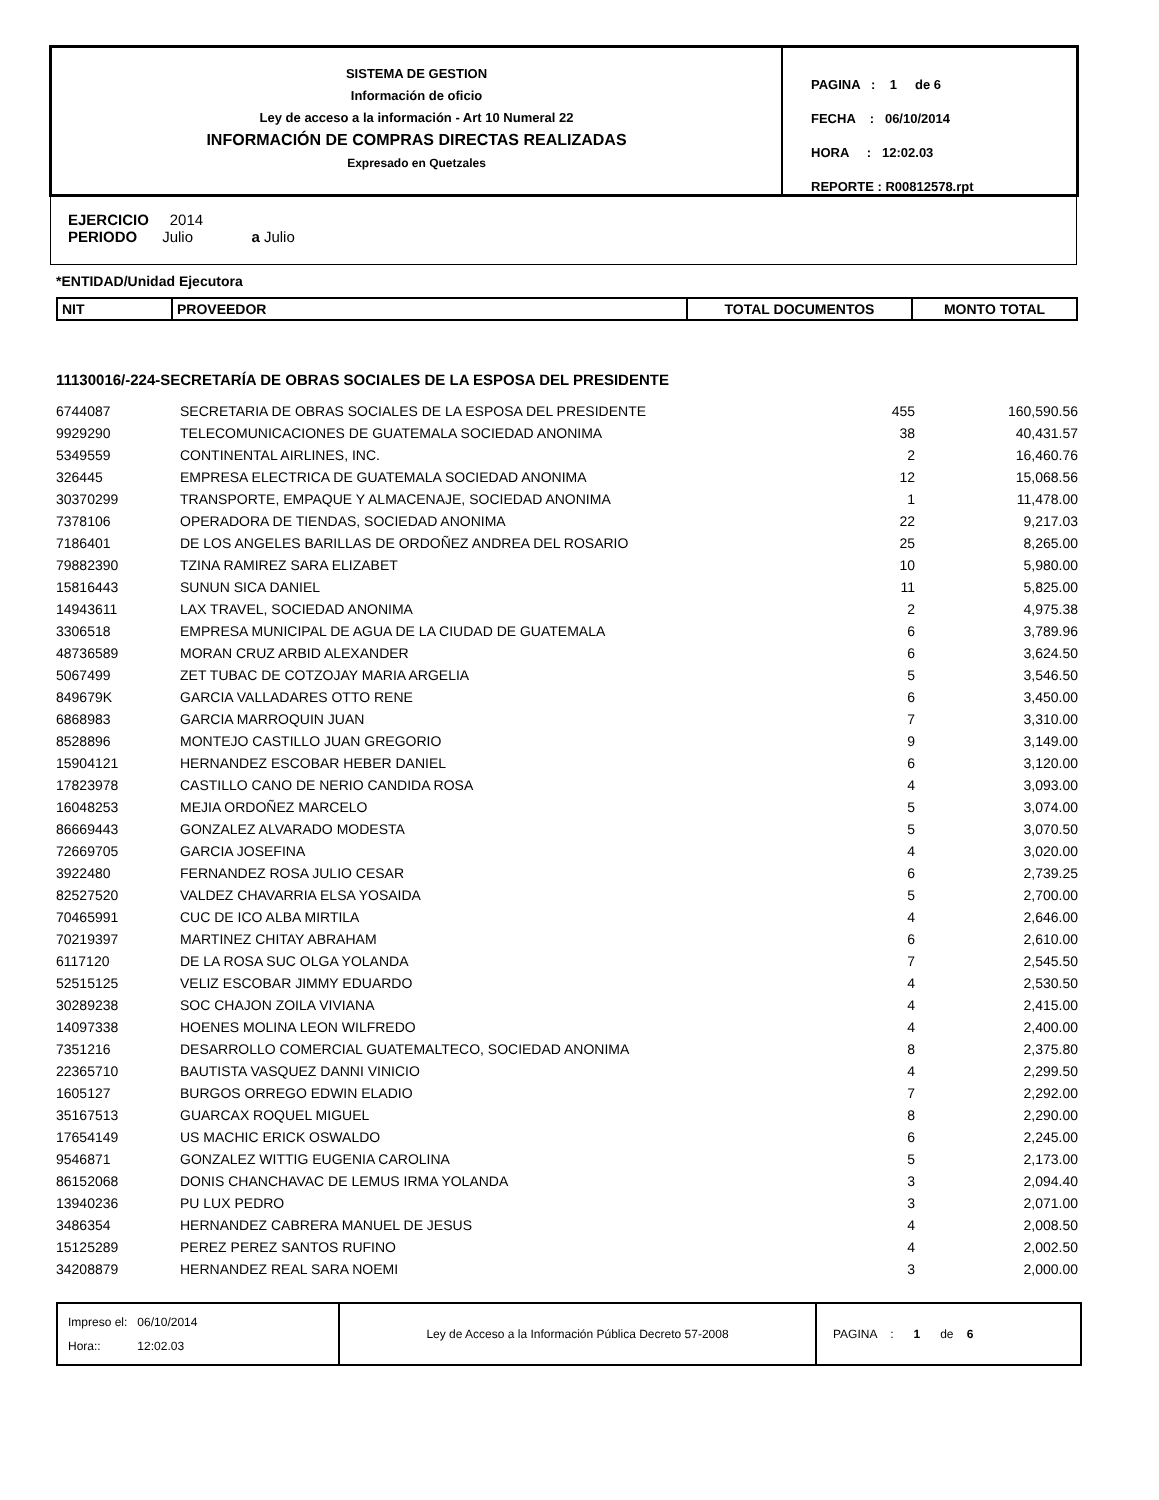SISTEMA DE GESTION
Información de oficio
Ley de acceso a la información - Art 10 Numeral 22
INFORMACIÓN DE COMPRAS DIRECTAS REALIZADAS
Expresado en Quetzales
PAGINA : 1 de 6
FECHA : 06/10/2014
HORA : 12:02.03
REPORTE : R00812578.rpt
EJERCICIO 2014
PERIODO Julio a Julio
*ENTIDAD/Unidad Ejecutora
| NIT | PROVEEDOR | TOTAL DOCUMENTOS | MONTO TOTAL |
| --- | --- | --- | --- |
11130016/-224-SECRETARÍA DE OBRAS SOCIALES DE LA ESPOSA DEL PRESIDENTE
| 6744087 | SECRETARIA DE OBRAS SOCIALES DE LA ESPOSA DEL PRESIDENTE | 455 | 160,590.56 |
| 9929290 | TELECOMUNICACIONES DE GUATEMALA SOCIEDAD ANONIMA | 38 | 40,431.57 |
| 5349559 | CONTINENTAL AIRLINES, INC. | 2 | 16,460.76 |
| 326445 | EMPRESA ELECTRICA DE GUATEMALA SOCIEDAD ANONIMA | 12 | 15,068.56 |
| 30370299 | TRANSPORTE, EMPAQUE Y ALMACENAJE, SOCIEDAD ANONIMA | 1 | 11,478.00 |
| 7378106 | OPERADORA DE TIENDAS, SOCIEDAD ANONIMA | 22 | 9,217.03 |
| 7186401 | DE LOS ANGELES BARILLAS DE ORDOÑEZ ANDREA DEL ROSARIO | 25 | 8,265.00 |
| 79882390 | TZINA RAMIREZ SARA ELIZABET | 10 | 5,980.00 |
| 15816443 | SUNUN SICA DANIEL | 11 | 5,825.00 |
| 14943611 | LAX TRAVEL, SOCIEDAD ANONIMA | 2 | 4,975.38 |
| 3306518 | EMPRESA MUNICIPAL DE AGUA DE LA CIUDAD DE GUATEMALA | 6 | 3,789.96 |
| 48736589 | MORAN CRUZ ARBID ALEXANDER | 6 | 3,624.50 |
| 5067499 | ZET TUBAC DE COTZOJAY MARIA ARGELIA | 5 | 3,546.50 |
| 849679K | GARCIA VALLADARES OTTO RENE | 6 | 3,450.00 |
| 6868983 | GARCIA MARROQUIN JUAN | 7 | 3,310.00 |
| 8528896 | MONTEJO CASTILLO JUAN GREGORIO | 9 | 3,149.00 |
| 15904121 | HERNANDEZ ESCOBAR HEBER DANIEL | 6 | 3,120.00 |
| 17823978 | CASTILLO CANO DE NERIO CANDIDA ROSA | 4 | 3,093.00 |
| 16048253 | MEJIA ORDOÑEZ MARCELO | 5 | 3,074.00 |
| 86669443 | GONZALEZ ALVARADO MODESTA | 5 | 3,070.50 |
| 72669705 | GARCIA JOSEFINA | 4 | 3,020.00 |
| 3922480 | FERNANDEZ ROSA JULIO CESAR | 6 | 2,739.25 |
| 82527520 | VALDEZ CHAVARRIA ELSA YOSAIDA | 5 | 2,700.00 |
| 70465991 | CUC DE ICO ALBA MIRTILA | 4 | 2,646.00 |
| 70219397 | MARTINEZ CHITAY ABRAHAM | 6 | 2,610.00 |
| 6117120 | DE LA ROSA SUC OLGA YOLANDA | 7 | 2,545.50 |
| 52515125 | VELIZ ESCOBAR JIMMY EDUARDO | 4 | 2,530.50 |
| 30289238 | SOC CHAJON ZOILA VIVIANA | 4 | 2,415.00 |
| 14097338 | HOENES MOLINA LEON WILFREDO | 4 | 2,400.00 |
| 7351216 | DESARROLLO COMERCIAL GUATEMALTECO, SOCIEDAD ANONIMA | 8 | 2,375.80 |
| 22365710 | BAUTISTA VASQUEZ DANNI VINICIO | 4 | 2,299.50 |
| 1605127 | BURGOS ORREGO EDWIN ELADIO | 7 | 2,292.00 |
| 35167513 | GUARCAX ROQUEL MIGUEL | 8 | 2,290.00 |
| 17654149 | US MACHIC ERICK OSWALDO | 6 | 2,245.00 |
| 9546871 | GONZALEZ WITTIG EUGENIA CAROLINA | 5 | 2,173.00 |
| 86152068 | DONIS CHANCHAVAC DE LEMUS IRMA YOLANDA | 3 | 2,094.40 |
| 13940236 | PU LUX PEDRO | 3 | 2,071.00 |
| 3486354 | HERNANDEZ CABRERA MANUEL DE JESUS | 4 | 2,008.50 |
| 15125289 | PEREZ PEREZ SANTOS RUFINO | 4 | 2,002.50 |
| 34208879 | HERNANDEZ REAL SARA NOEMI | 3 | 2,000.00 |
Impreso el: 06/10/2014
Hora:: 12:02.03
Ley de Acceso a la Información Pública Decreto 57-2008 PAGINA : 1 de 6